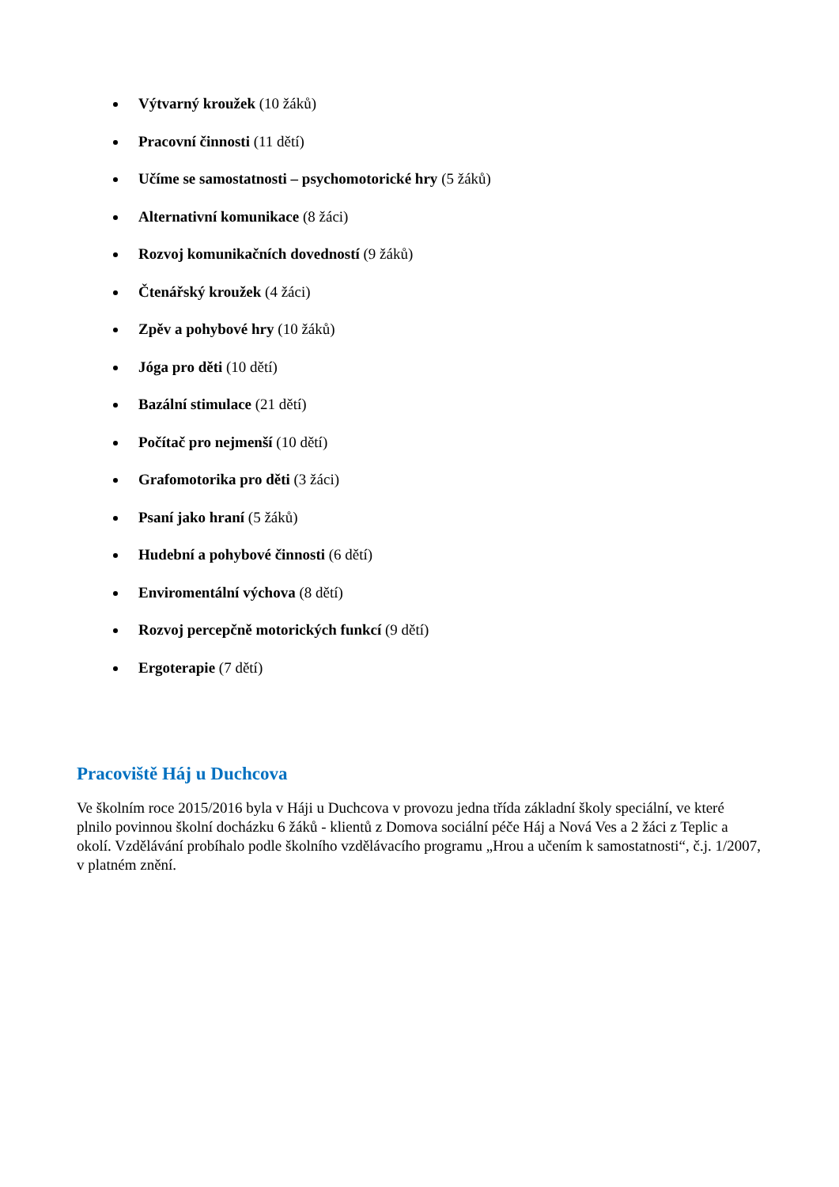Výtvarný kroužek (10 žáků)
Pracovní činnosti (11 dětí)
Učíme se samostatnosti – psychomotorické hry (5 žáků)
Alternativní komunikace (8 žáci)
Rozvoj komunikačních dovedností (9 žáků)
Čtenářský kroužek (4 žáci)
Zpěv a pohybové hry (10 žáků)
Jóga pro děti (10 dětí)
Bazální stimulace (21 dětí)
Počítač pro nejmenší (10 dětí)
Grafomotorika pro děti (3 žáci)
Psaní jako hraní (5 žáků)
Hudební a pohybové činnosti (6 dětí)
Enviromentální výchova (8 dětí)
Rozvoj percepčně motorických funkcí (9 dětí)
Ergoterapie (7 dětí)
Pracoviště Háj u Duchcova
Ve školním roce 2015/2016 byla v Háji u Duchcova v provozu jedna třída základní školy speciální, ve které plnilo povinnou školní docházku 6 žáků - klientů z Domova sociální péče Háj a Nová Ves a 2 žáci z Teplic a okolí. Vzdělávání probíhalo podle školního vzdělávacího programu „Hrou a učením k samostatnosti“, č.j. 1/2007, v platném znění.